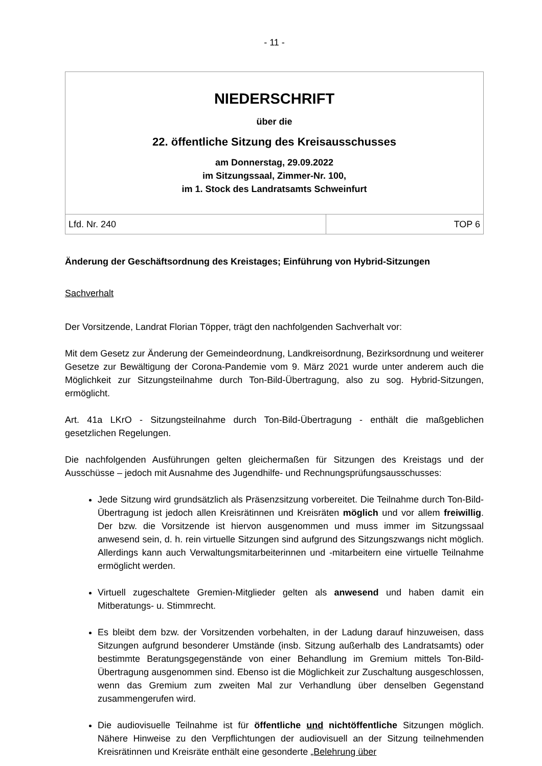- 11 -
NIEDERSCHRIFT
über die
22. öffentliche Sitzung des Kreisausschusses
am Donnerstag, 29.09.2022
im Sitzungssaal, Zimmer-Nr. 100,
im 1. Stock des Landratsamts Schweinfurt
| Lfd. Nr. 240 | TOP 6 |
Änderung der Geschäftsordnung des Kreistages; Einführung von Hybrid-Sitzungen
Sachverhalt
Der Vorsitzende, Landrat Florian Töpper, trägt den nachfolgenden Sachverhalt vor:
Mit dem Gesetz zur Änderung der Gemeindeordnung, Landkreisordnung, Bezirksordnung und weiterer Gesetze zur Bewältigung der Corona-Pandemie vom 9. März 2021 wurde unter anderem auch die Möglichkeit zur Sitzungsteilnahme durch Ton-Bild-Übertragung, also zu sog. Hybrid-Sitzungen, ermöglicht.
Art. 41a LKrO - Sitzungsteilnahme durch Ton-Bild-Übertragung - enthält die maßgeblichen gesetzlichen Regelungen.
Die nachfolgenden Ausführungen gelten gleichermaßen für Sitzungen des Kreistags und der Ausschüsse – jedoch mit Ausnahme des Jugendhilfe- und Rechnungsprüfungsausschusses:
Jede Sitzung wird grundsätzlich als Präsenzsitzung vorbereitet. Die Teilnahme durch Ton-Bild-Übertragung ist jedoch allen Kreisrätinnen und Kreisräten möglich und vor allem freiwillig. Der bzw. die Vorsitzende ist hiervon ausgenommen und muss immer im Sitzungssaal anwesend sein, d. h. rein virtuelle Sitzungen sind aufgrund des Sitzungszwangs nicht möglich. Allerdings kann auch Verwaltungsmitarbeiterinnen und -mitarbeitern eine virtuelle Teilnahme ermöglicht werden.
Virtuell zugeschaltete Gremien-Mitglieder gelten als anwesend und haben damit ein Mitberatungs- u. Stimmrecht.
Es bleibt dem bzw. der Vorsitzenden vorbehalten, in der Ladung darauf hinzuweisen, dass Sitzungen aufgrund besonderer Umstände (insb. Sitzung außerhalb des Landratsamts) oder bestimmte Beratungsgegenstände von einer Behandlung im Gremium mittels Ton-Bild-Übertragung ausgenommen sind. Ebenso ist die Möglichkeit zur Zuschaltung ausgeschlossen, wenn das Gremium zum zweiten Mal zur Verhandlung über denselben Gegenstand zusammengerufen wird.
Die audiovisuelle Teilnahme ist für öffentliche und nichtöffentliche Sitzungen möglich. Nähere Hinweise zu den Verpflichtungen der audiovisuell an der Sitzung teilnehmenden Kreisrätinnen und Kreisräte enthält eine gesonderte „Belehrung über